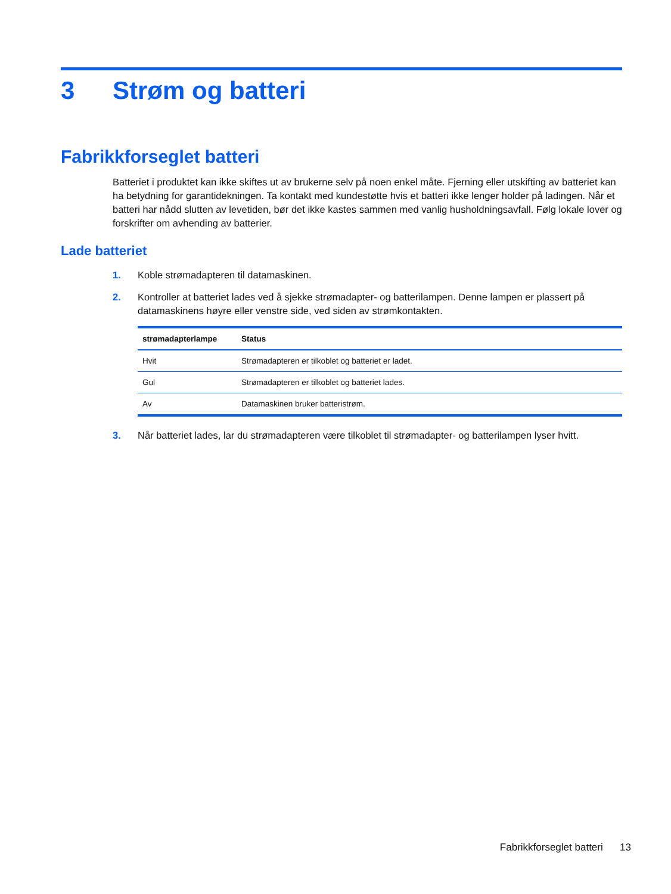3 Strøm og batteri
Fabrikkforseglet batteri
Batteriet i produktet kan ikke skiftes ut av brukerne selv på noen enkel måte. Fjerning eller utskifting av batteriet kan ha betydning for garantidekningen. Ta kontakt med kundestøtte hvis et batteri ikke lenger holder på ladingen. Når et batteri har nådd slutten av levetiden, bør det ikke kastes sammen med vanlig husholdningsavfall. Følg lokale lover og forskrifter om avhending av batterier.
Lade batteriet
1. Koble strømadapteren til datamaskinen.
2. Kontroller at batteriet lades ved å sjekke strømadapter- og batterilampen. Denne lampen er plassert på datamaskinens høyre eller venstre side, ved siden av strømkontakten.
| strømadapterlampe | Status |
| --- | --- |
| Hvit | Strømadapteren er tilkoblet og batteriet er ladet. |
| Gul | Strømadapteren er tilkoblet og batteriet lades. |
| Av | Datamaskinen bruker batteristrøm. |
3. Når batteriet lades, lar du strømadapteren være tilkoblet til strømadapter- og batterilampen lyser hvitt.
Fabrikkforseglet batteri 13